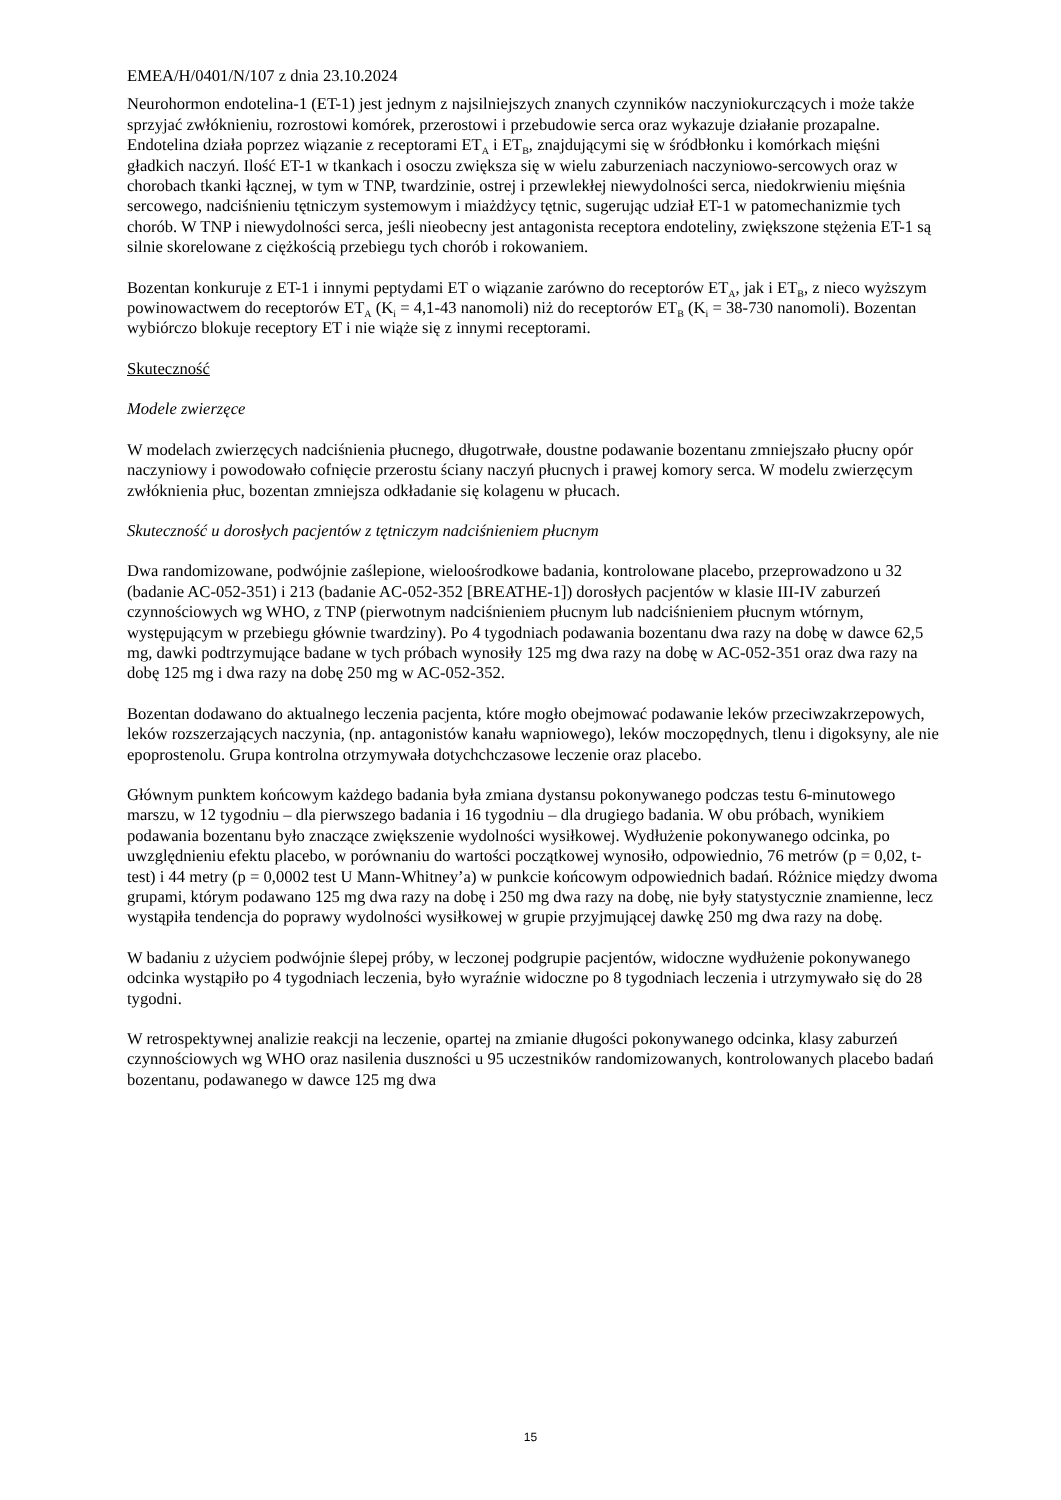EMEA/H/0401/N/107 z dnia 23.10.2024
Neurohormon endotelina-1 (ET-1) jest jednym z najsilniejszych znanych czynników naczyniokurczących i może także sprzyjać zwłóknieniu, rozrostowi komórek, przerostowi i przebudowie serca oraz wykazuje działanie prozapalne. Endotelina działa poprzez wiązanie z receptorami ET<sub>A</sub> i ET<sub>B</sub>, znajdującymi się w śródbłonku i komórkach mięśni gładkich naczyń. Ilość ET-1 w tkankach i osoczu zwiększa się w wielu zaburzeniach naczyniowo-sercowych oraz w chorobach tkanki łącznej, w tym w TNP, twardzinie, ostrej i przewlekłej niewydolności serca, niedokrwieniu mięśnia sercowego, nadciśnieniu tętniczym systemowym i miażdżycy tętnic, sugerując udział ET-1 w patomechanizmie tych chorób. W TNP i niewydolności serca, jeśli nieobecny jest antagonista receptora endoteliny, zwiększone stężenia ET-1 są silnie skorelowane z ciężkością przebiegu tych chorób i rokowaniem.
Bozentan konkuruje z ET-1 i innymi peptydami ET o wiązanie zarówno do receptorów ET<sub>A</sub>, jak i ET<sub>B</sub>, z nieco wyższym powinowactwem do receptorów ET<sub>A</sub> (K<sub>i</sub> = 4,1-43 nanomoli) niż do receptorów ET<sub>B</sub> (K<sub>i</sub> = 38-730 nanomoli). Bozentan wybiórczo blokuje receptory ET i nie wiąże się z innymi receptorami.
Skuteczność
Modele zwierzęce
W modelach zwierzęcych nadciśnienia płucnego, długotrwałe, doustne podawanie bozentanu zmniejszało płucny opór naczyniowy i powodowało cofnięcie przerostu ściany naczyń płucnych i prawej komory serca. W modelu zwierzęcym zwłóknienia płuc, bozentan zmniejsza odkładanie się kolagenu w płucach.
Skuteczność u dorosłych pacjentów z tętniczym nadciśnieniem płucnym
Dwa randomizowane, podwójnie zaślepione, wieloośrodkowe badania, kontrolowane placebo, przeprowadzono u 32 (badanie AC-052-351) i 213 (badanie AC-052-352 [BREATHE-1]) dorosłych pacjentów w klasie III-IV zaburzeń czynnościowych wg WHO, z TNP (pierwotnym nadciśnieniem płucnym lub nadciśnieniem płucnym wtórnym, występującym w przebiegu głównie twardziny). Po 4 tygodniach podawania bozentanu dwa razy na dobę w dawce 62,5 mg, dawki podtrzymujące badane w tych próbach wynosiły 125 mg dwa razy na dobę w AC-052-351 oraz dwa razy na dobę 125 mg i dwa razy na dobę 250 mg w AC-052-352.
Bozentan dodawano do aktualnego leczenia pacjenta, które mogło obejmować podawanie leków przeciwzakrzepowych, leków rozszerzających naczynia, (np. antagonistów kanału wapniowego), leków moczopędnych, tlenu i digoksyny, ale nie epoprostenolu. Grupa kontrolna otrzymywała dotychchczasowe leczenie oraz placebo.
Głównym punktem końcowym każdego badania była zmiana dystansu pokonywanego podczas testu 6-minutowego marszu, w 12 tygodniu – dla pierwszego badania i 16 tygodniu – dla drugiego badania. W obu próbach, wynikiem podawania bozentanu było znaczące zwiększenie wydolności wysiłkowej. Wydłużenie pokonywanego odcinka, po uwzględnieniu efektu placebo, w porównaniu do wartości początkowej wynosiło, odpowiednio, 76 metrów (p = 0,02, t-test) i 44 metry (p = 0,0002 test U Mann-Whitney’a) w punkcie końcowym odpowiednich badań. Różnice między dwoma grupami, którym podawano 125 mg dwa razy na dobę i 250 mg dwa razy na dobę, nie były statystycznie znamienne, lecz wystąpiła tendencja do poprawy wydolności wysiłkowej w grupie przyjmującej dawkę 250 mg dwa razy na dobę.
W badaniu z użyciem podwójnie ślepej próby, w leczonej podgrupie pacjentów, widoczne wydłużenie pokonywanego odcinka wystąpiło po 4 tygodniach leczenia, było wyraźnie widoczne po 8 tygodniach leczenia i utrzymywało się do 28 tygodni.
W retrospektywnej analizie reakcji na leczenie, opartej na zmianie długości pokonywanego odcinka, klasy zaburzeń czynnościowych wg WHO oraz nasilenia duszności u 95 uczestników randomizowanych, kontrolowanych placebo badań bozentanu, podawanego w dawce 125 mg dwa
15